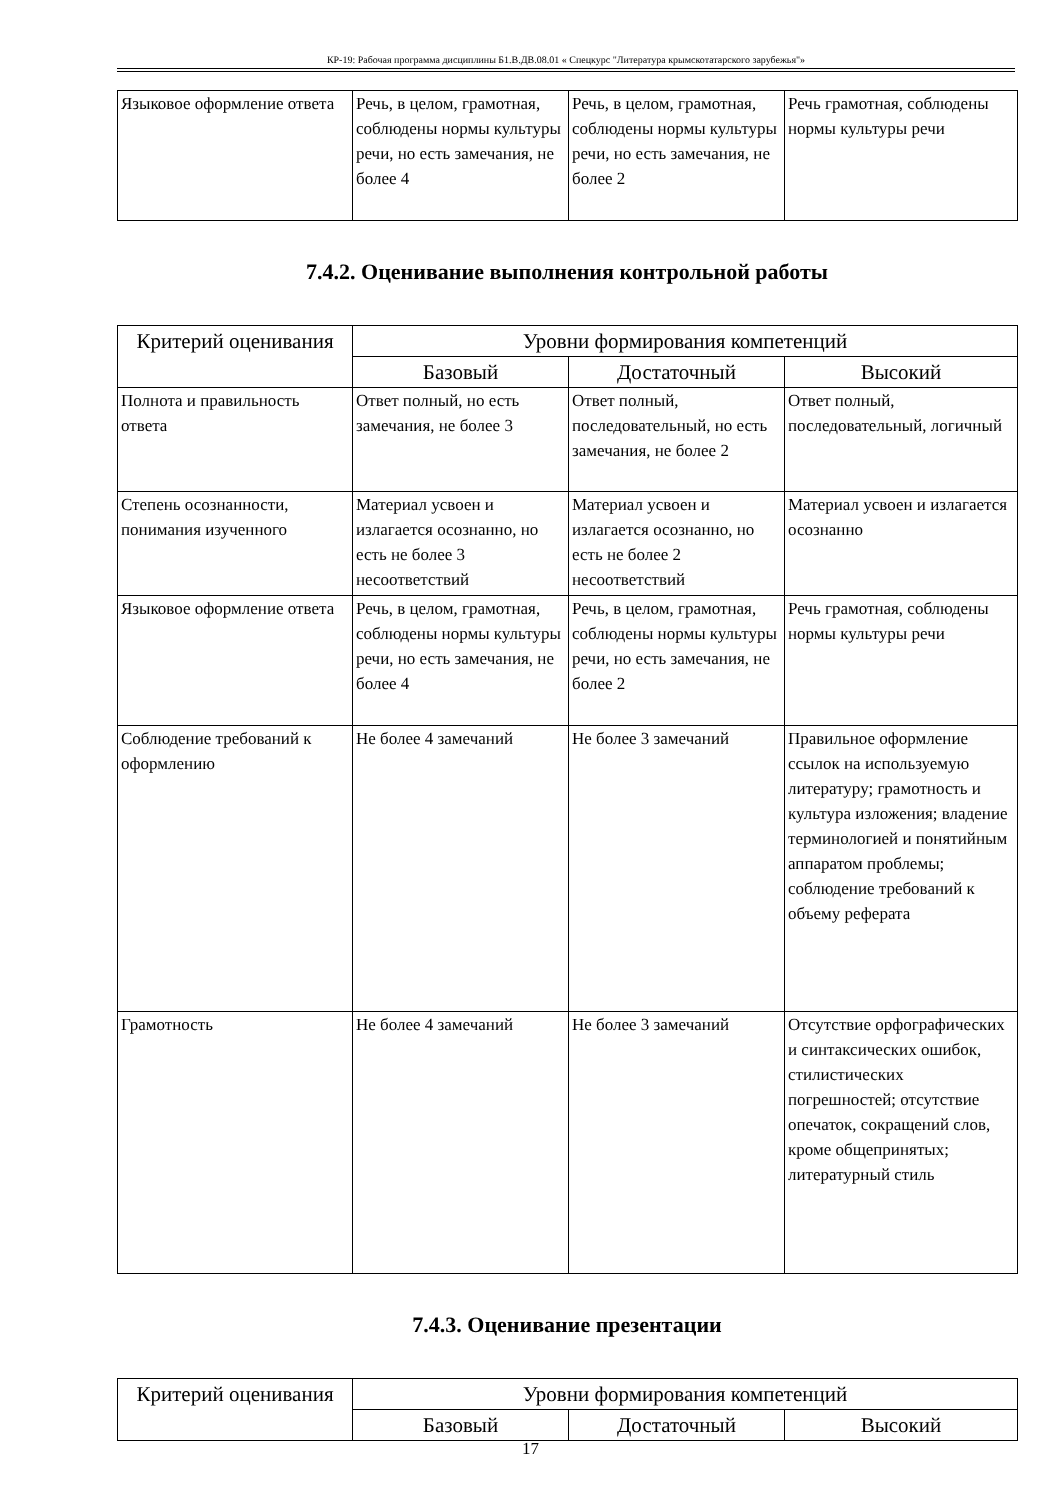КР-19: Рабочая программа дисциплины Б1.В.ДВ.08.01 « Спецкурс "Литература крымскотатарского зарубежья"»
| Языковое оформление ответа | Речь, в целом, грамотная, соблюдены нормы культуры речи, но есть замечания, не более 4 | Речь, в целом, грамотная, соблюдены нормы культуры речи, но есть замечания, не более 2 | Речь грамотная, соблюдены нормы культуры речи |
7.4.2. Оценивание выполнения контрольной работы
| Критерий оценивания | Уровни формирования компетенций | | |
| --- | --- | --- | --- |
| | Базовый | Достаточный | Высокий |
| Полнота и правильность ответа | Ответ полный, но есть замечания, не более 3 | Ответ полный, последовательный, но есть замечания, не более 2 | Ответ полный, последовательный, логичный |
| Степень осознанности, понимания изученного | Материал усвоен и излагается осознанно, но есть не более 3 несоответствий | Материал усвоен и излагается осознанно, но есть не более 2 несоответствий | Материал усвоен и излагается осознанно |
| Языковое оформление ответа | Речь, в целом, грамотная, соблюдены нормы культуры речи, но есть замечания, не более 4 | Речь, в целом, грамотная, соблюдены нормы культуры речи, но есть замечания, не более 2 | Речь грамотная, соблюдены нормы культуры речи |
| Соблюдение требований к оформлению | Не более 4 замечаний | Не более 3 замечаний | Правильное оформление ссылок на используемую литературу; грамотность и культура изложения; владение терминологией и понятийным аппаратом проблемы; соблюдение требований к объему реферата |
| Грамотность | Не более 4 замечаний | Не более 3 замечаний | Отсутствие орфографических и синтаксических ошибок, стилистических погрешностей; отсутствие опечаток, сокращений слов, кроме общепринятых; литературный стиль |
7.4.3. Оценивание презентации
| Критерий оценивания | Уровни формирования компетенций | | |
| --- | --- | --- | --- |
| | Базовый | Достаточный | Высокий |
17